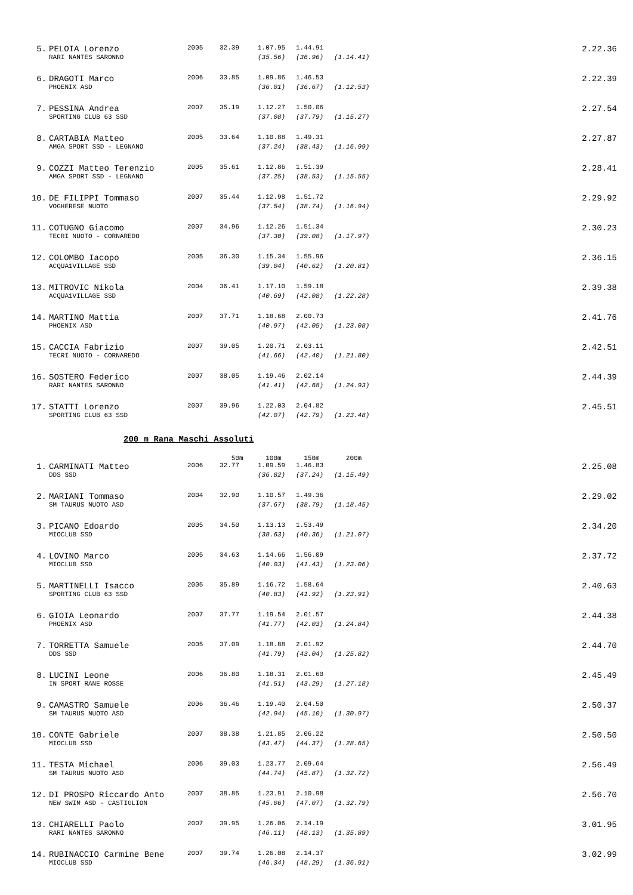| 5. | PELOIA Lorenzo | 2005 | 32.39 | 1.07.95 | 1.44.91 | | 2.22.36 |
| | RARI NANTES SARONNO | | | (35.56) | (36.96) | (1.14.41) | |
| 6. | DRAGOTI Marco | 2006 | 33.85 | 1.09.86 | 1.46.53 | | 2.22.39 |
| | PHOENIX ASD | | | (36.01) | (36.67) | (1.12.53) | |
| 7. | PESSINA Andrea | 2007 | 35.19 | 1.12.27 | 1.50.06 | | 2.27.54 |
| | SPORTING CLUB 63 SSD | | | (37.08) | (37.79) | (1.15.27) | |
| 8. | CARTABIA Matteo | 2005 | 33.64 | 1.10.88 | 1.49.31 | | 2.27.87 |
| | AMGA SPORT SSD - LEGNANO | | | (37.24) | (38.43) | (1.16.99) | |
| 9. | COZZI Matteo Terenzio | 2005 | 35.61 | 1.12.86 | 1.51.39 | | 2.28.41 |
| | AMGA SPORT SSD - LEGNANO | | | (37.25) | (38.53) | (1.15.55) | |
| 10. | DE FILIPPI Tommaso | 2007 | 35.44 | 1.12.98 | 1.51.72 | | 2.29.92 |
| | VOGHERESE NUOTO | | | (37.54) | (38.74) | (1.16.94) | |
| 11. | COTUGNO Giacomo | 2007 | 34.96 | 1.12.26 | 1.51.34 | | 2.30.23 |
| | TECRI NUOTO - CORNAREDO | | | (37.30) | (39.08) | (1.17.97) | |
| 12. | COLOMBO Iacopo | 2005 | 36.30 | 1.15.34 | 1.55.96 | | 2.36.15 |
| | ACQUA1VILLAGE SSD | | | (39.04) | (40.62) | (1.20.81) | |
| 13. | MITROVIC Nikola | 2004 | 36.41 | 1.17.10 | 1.59.18 | | 2.39.38 |
| | ACQUA1VILLAGE SSD | | | (40.69) | (42.08) | (1.22.28) | |
| 14. | MARTINO Mattia | 2007 | 37.71 | 1.18.68 | 2.00.73 | | 2.41.76 |
| | PHOENIX ASD | | | (40.97) | (42.05) | (1.23.08) | |
| 15. | CACCIA Fabrizio | 2007 | 39.05 | 1.20.71 | 2.03.11 | | 2.42.51 |
| | TECRI NUOTO - CORNAREDO | | | (41.66) | (42.40) | (1.21.80) | |
| 16. | SOSTERO Federico | 2007 | 38.05 | 1.19.46 | 2.02.14 | | 2.44.39 |
| | RARI NANTES SARONNO | | | (41.41) | (42.68) | (1.24.93) | |
| 17. | STATTI Lorenzo | 2007 | 39.96 | 1.22.03 | 2.04.82 | | 2.45.51 |
| | SPORTING CLUB 63 SSD | | | (42.07) | (42.79) | (1.23.48) | |
200 m Rana Maschi Assoluti
| | | | 50m | 100m | 150m | 200m | |
| 1. | CARMINATI Matteo | 2006 | 32.77 | 1.09.59 | 1.46.83 | | 2.25.08 |
| | DDS SSD | | | (36.82) | (37.24) | (1.15.49) | |
| 2. | MARIANI Tommaso | 2004 | 32.90 | 1.10.57 | 1.49.36 | | 2.29.02 |
| | SM TAURUS NUOTO ASD | | | (37.67) | (38.79) | (1.18.45) | |
| 3. | PICANO Edoardo | 2005 | 34.50 | 1.13.13 | 1.53.49 | | 2.34.20 |
| | MIOCLUB SSD | | | (38.63) | (40.36) | (1.21.07) | |
| 4. | LOVINO Marco | 2005 | 34.63 | 1.14.66 | 1.56.09 | | 2.37.72 |
| | MIOCLUB SSD | | | (40.03) | (41.43) | (1.23.06) | |
| 5. | MARTINELLI Isacco | 2005 | 35.89 | 1.16.72 | 1.58.64 | | 2.40.63 |
| | SPORTING CLUB 63 SSD | | | (40.83) | (41.92) | (1.23.91) | |
| 6. | GIOIA Leonardo | 2007 | 37.77 | 1.19.54 | 2.01.57 | | 2.44.38 |
| | PHOENIX ASD | | | (41.77) | (42.03) | (1.24.84) | |
| 7. | TORRETTA Samuele | 2005 | 37.09 | 1.18.88 | 2.01.92 | | 2.44.70 |
| | DDS SSD | | | (41.79) | (43.04) | (1.25.82) | |
| 8. | LUCINI Leone | 2006 | 36.80 | 1.18.31 | 2.01.60 | | 2.45.49 |
| | IN SPORT RANE ROSSE | | | (41.51) | (43.29) | (1.27.18) | |
| 9. | CAMASTRO Samuele | 2006 | 36.46 | 1.19.40 | 2.04.50 | | 2.50.37 |
| | SM TAURUS NUOTO ASD | | | (42.94) | (45.10) | (1.30.97) | |
| 10. | CONTE Gabriele | 2007 | 38.38 | 1.21.85 | 2.06.22 | | 2.50.50 |
| | MIOCLUB SSD | | | (43.47) | (44.37) | (1.28.65) | |
| 11. | TESTA Michael | 2006 | 39.03 | 1.23.77 | 2.09.64 | | 2.56.49 |
| | SM TAURUS NUOTO ASD | | | (44.74) | (45.87) | (1.32.72) | |
| 12. | DI PROSPO Riccardo Anto | 2007 | 38.85 | 1.23.91 | 2.10.98 | | 2.56.70 |
| | NEW SWIM ASD - CASTIGLION | | | (45.06) | (47.07) | (1.32.79) | |
| 13. | CHIARELLI Paolo | 2007 | 39.95 | 1.26.06 | 2.14.19 | | 3.01.95 |
| | RARI NANTES SARONNO | | | (46.11) | (48.13) | (1.35.89) | |
| 14. | RUBINACCIO Carmine Bene | 2007 | 39.74 | 1.26.08 | 2.14.37 | | 3.02.99 |
| | MIOCLUB SSD | | | (46.34) | (48.29) | (1.36.91) | |